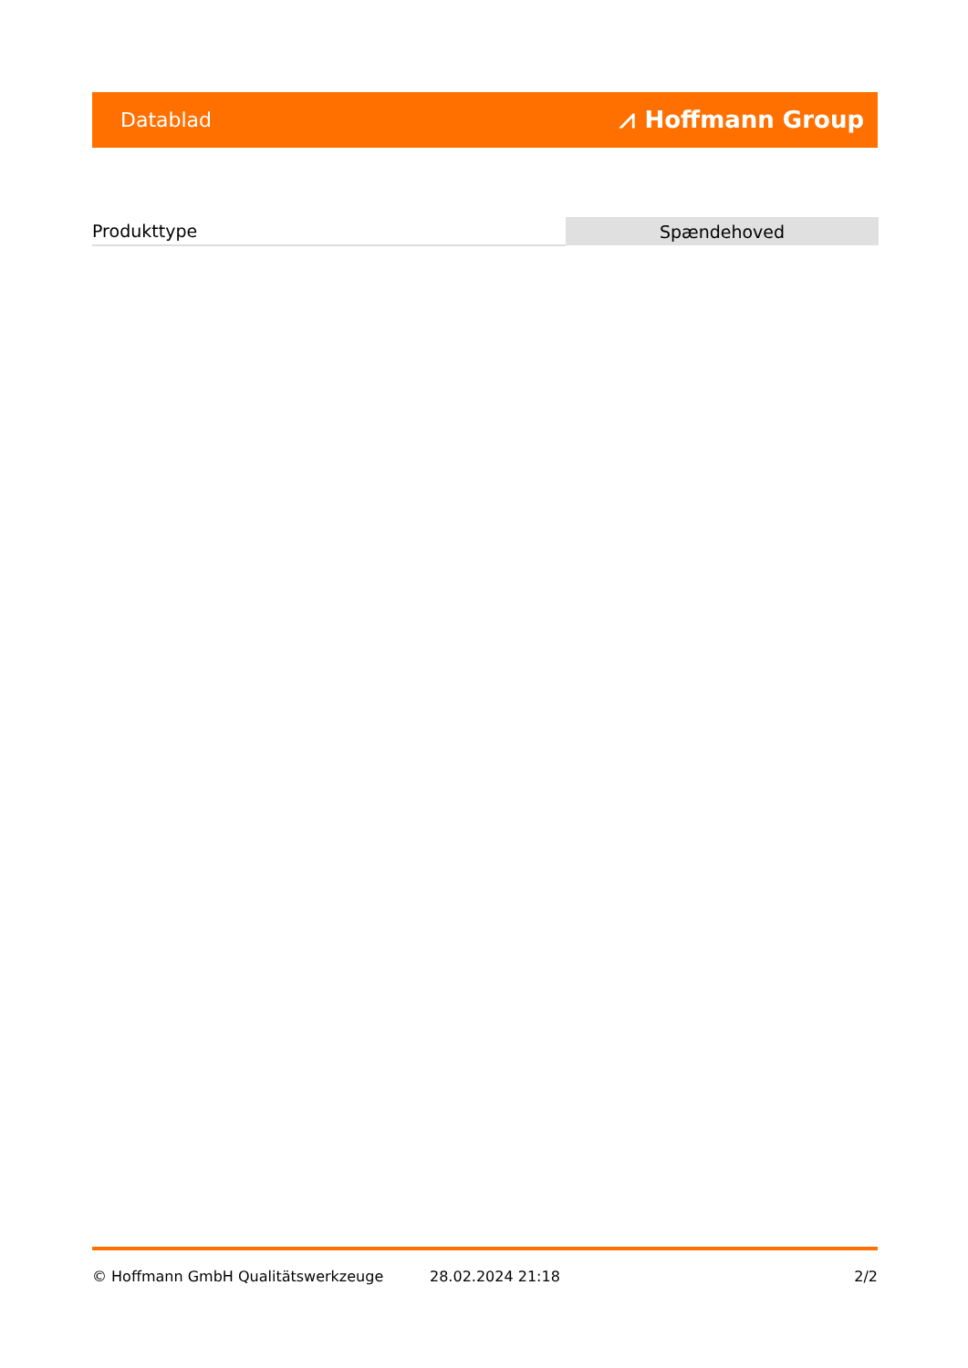Datablad ⩘ Hoffmann Group
| Produkttype | Spændehoved |
© Hoffmann GmbH Qualitätswerkzeuge 28.02.2024 21:18 2/2